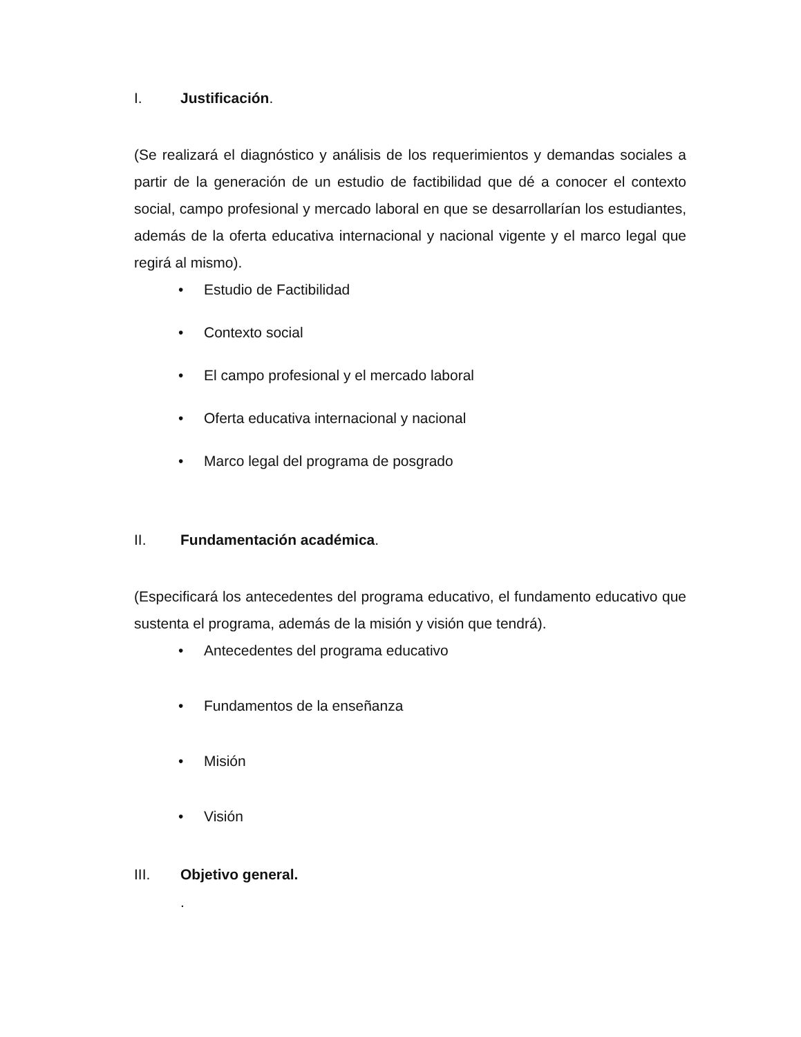I. Justificación.
(Se realizará el diagnóstico y análisis de los requerimientos y demandas sociales a partir de la generación de un estudio de factibilidad que dé a conocer el contexto social, campo profesional y mercado laboral en que se desarrollarían los estudiantes, además de la oferta educativa internacional y nacional vigente y el marco legal que regirá al mismo).
• Estudio de Factibilidad
• Contexto social
• El campo profesional y el mercado laboral
• Oferta educativa internacional y nacional
• Marco legal del programa de posgrado
II. Fundamentación académica.
(Especificará los antecedentes del programa educativo, el fundamento educativo que sustenta el programa, además de la misión y visión que tendrá).
• Antecedentes del programa educativo
• Fundamentos de la enseñanza
• Misión
• Visión
III. Objetivo general.
.